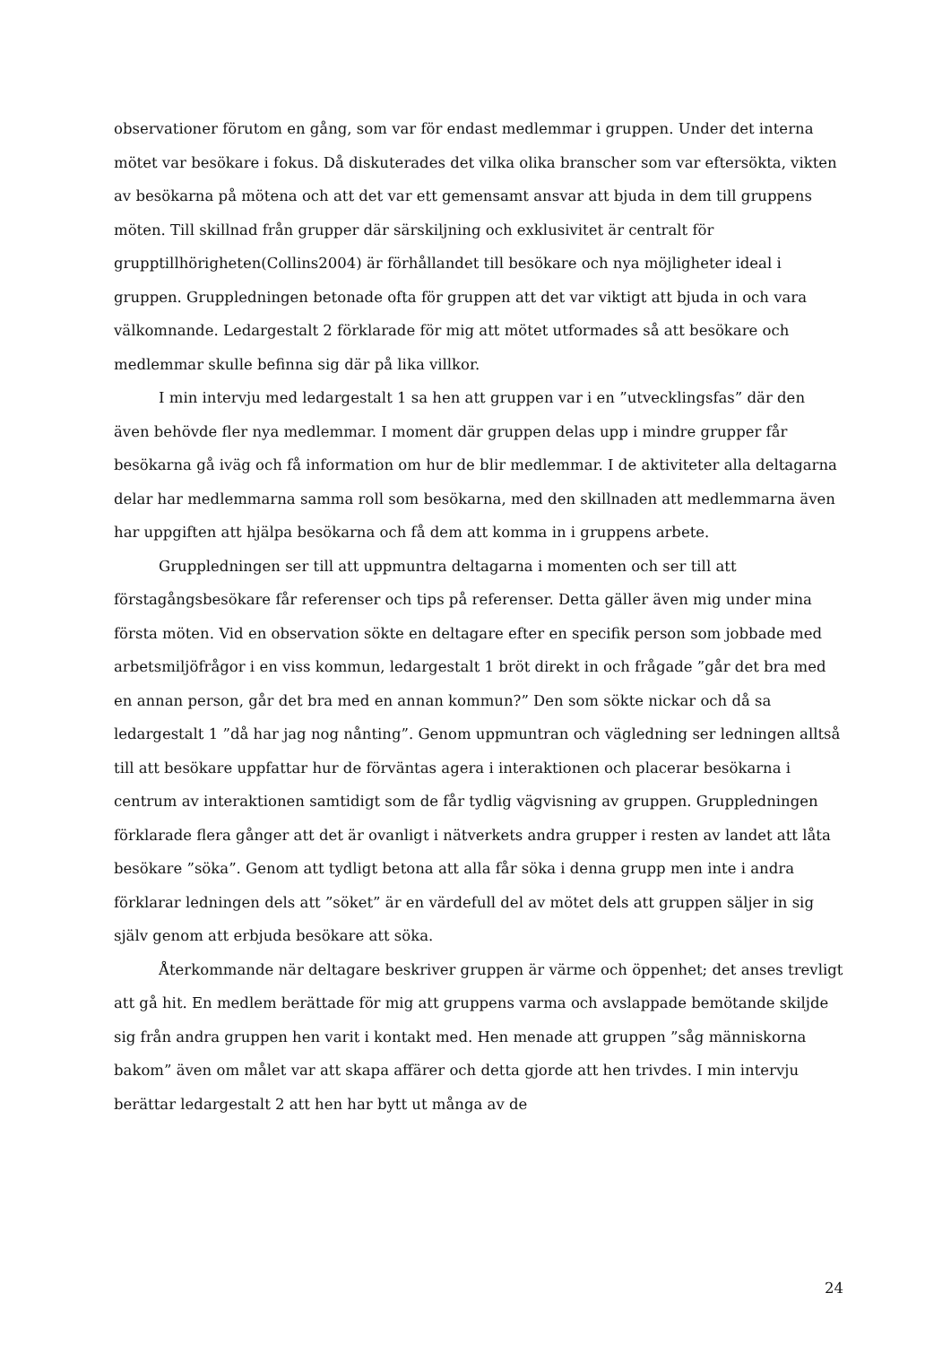observationer förutom en gång, som var för endast medlemmar i gruppen. Under det interna mötet var besökare i fokus. Då diskuterades det vilka olika branscher som var eftersökta, vikten av besökarna på mötena och att det var ett gemensamt ansvar att bjuda in dem till gruppens möten. Till skillnad från grupper där särskiljning och exklusivitet är centralt för grupptillhörigheten(Collins2004) är förhållandet till besökare och nya möjligheter ideal i gruppen. Gruppledningen betonade ofta för gruppen att det var viktigt att bjuda in och vara välkomnande. Ledargestalt 2 förklarade för mig att mötet utformades så att besökare och medlemmar skulle befinna sig där på lika villkor.
I min intervju med ledargestalt 1 sa hen att gruppen var i en ”utvecklingsfas” där den även behövde fler nya medlemmar. I moment där gruppen delas upp i mindre grupper får besökarna gå iväg och få information om hur de blir medlemmar. I de aktiviteter alla deltagarna delar har medlemmarna samma roll som besökarna, med den skillnaden att medlemmarna även har uppgiften att hjälpa besökarna och få dem att komma in i gruppens arbete.
Gruppledningen ser till att uppmuntra deltagarna i momenten och ser till att förstagångsbesökare får referenser och tips på referenser. Detta gäller även mig under mina första möten. Vid en observation sökte en deltagare efter en specifik person som jobbade med arbetsmiljöfrågor i en viss kommun, ledargestalt 1 bröt direkt in och frågade ”går det bra med en annan person, går det bra med en annan kommun?” Den som sökte nickar och då sa ledargestalt 1 ”då har jag nog nånting”. Genom uppmuntran och vägledning ser ledningen alltså till att besökare uppfattar hur de förväntas agera i interaktionen och placerar besökarna i centrum av interaktionen samtidigt som de får tydlig vägvisning av gruppen. Gruppledningen förklarade flera gånger att det är ovanligt i nätverkets andra grupper i resten av landet att låta besökare ”söka”. Genom att tydligt betona att alla får söka i denna grupp men inte i andra förklarar ledningen dels att ”söket” är en värdefull del av mötet dels att gruppen säljer in sig själv genom att erbjuda besökare att söka.
Återkommande när deltagare beskriver gruppen är värme och öppenhet; det anses trevligt att gå hit. En medlem berättade för mig att gruppens varma och avslappade bemötande skiljde sig från andra gruppen hen varit i kontakt med. Hen menade att gruppen ”såg människorna bakom” även om målet var att skapa affärer och detta gjorde att hen trivdes. I min intervju berättar ledargestalt 2 att hen har bytt ut många av de
24